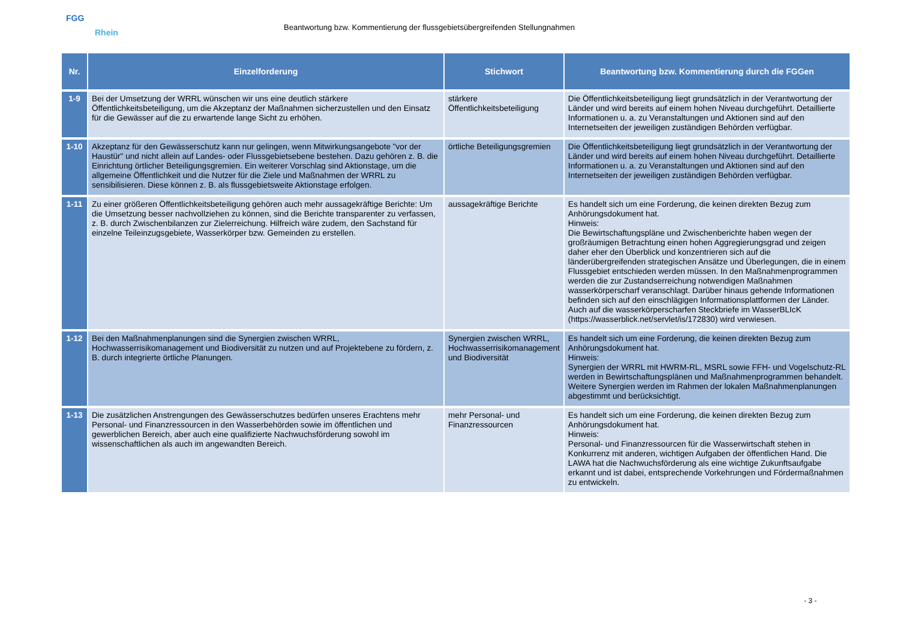FGG
Rhein
Beantwortung bzw. Kommentierung der flussgebietsübergreifenden Stellungnahmen
| Nr. | Einzelforderung | Stichwort | Beantwortung bzw. Kommentierung durch die FGGen |
| --- | --- | --- | --- |
| 1-9 | Bei der Umsetzung der WRRL wünschen wir uns eine deutlich stärkere Öffentlichkeitsbeteiligung, um die Akzeptanz der Maßnahmen sicherzustellen und den Einsatz für die Gewässer auf die zu erwartende lange Sicht zu erhöhen. | stärkere Öffentlichkeitsbeteiligung | Die Öffentlichkeitsbeteiligung liegt grundsätzlich in der Verantwortung der Länder und wird bereits auf einem hohen Niveau durchgeführt. Detaillierte Informationen u. a. zu Veranstaltungen und Aktionen sind auf den Internetseiten der jeweiligen zuständigen Behörden verfügbar. |
| 1-10 | Akzeptanz für den Gewässerschutz kann nur gelingen, wenn Mitwirkungsangebote "vor der Haustür" und nicht allein auf Landes- oder Flussgebietsebene bestehen. Dazu gehören z. B. die Einrichtung örtlicher Beteiligungsgremien. Ein weiterer Vorschlag sind Aktionstage, um die allgemeine Öffentlichkeit und die Nutzer für die Ziele und Maßnahmen der WRRL zu sensibilisieren. Diese können z. B. als flussgebietsweite Aktionstage erfolgen. | örtliche Beteiligungsgremien | Die Öffentlichkeitsbeteiligung liegt grundsätzlich in der Verantwortung der Länder und wird bereits auf einem hohen Niveau durchgeführt. Detaillierte Informationen u. a. zu Veranstaltungen und Aktionen sind auf den Internetseiten der jeweiligen zuständigen Behörden verfügbar. |
| 1-11 | Zu einer größeren Öffentlichkeitsbeteiligung gehören auch mehr aussagekräftige Berichte: Um die Umsetzung besser nachvollziehen zu können, sind die Berichte transparenter zu verfassen, z. B. durch Zwischenbilanzen zur Zielerreichung. Hilfreich wäre zudem, den Sachstand für einzelne Teileinzugsgebiete, Wasserkörper bzw. Gemeinden zu erstellen. | aussagekräftige Berichte | Es handelt sich um eine Forderung, die keinen direkten Bezug zum Anhörungsdokument hat. Hinweis: Die Bewirtschaftungspläne und Zwischenberichte haben wegen der großräumigen Betrachtung einen hohen Aggregierungsgrad und zeigen daher eher den Überblick und konzentrieren sich auf die länderübergreifenden strategischen Ansätze und Überlegungen, die in einem Flussgebiet entschieden werden müssen. In den Maßnahmenprogrammen werden die zur Zustandserreichung notwendigen Maßnahmen wasserkörperscharf veranschlagt. Darüber hinaus gehende Informationen befinden sich auf den einschlägigen Informationsplattformen der Länder. Auch auf die wasserkörperscharfen Steckbriefe im WasserBLIcK (https://wasserblick.net/servlet/is/172830) wird verwiesen. |
| 1-12 | Bei den Maßnahmenplanungen sind die Synergien zwischen WRRL, Hochwasserrisikomanagement und Biodiversität zu nutzen und auf Projektebene zu fördern, z. B. durch integrierte örtliche Planungen. | Synergien zwischen WRRL, Hochwasserrisikomanagement und Biodiversität | Es handelt sich um eine Forderung, die keinen direkten Bezug zum Anhörungsdokument hat. Hinweis: Synergien der WRRL mit HWRM-RL, MSRL sowie FFH- und Vogelschutz-RL werden in Bewirtschaftungsplänen und Maßnahmenprogrammen behandelt. Weitere Synergien werden im Rahmen der lokalen Maßnahmenplanungen abgestimmt und berücksichtigt. |
| 1-13 | Die zusätzlichen Anstrengungen des Gewässerschutzes bedürfen unseres Erachtens mehr Personal- und Finanzressourcen in den Wasserbehörden sowie im öffentlichen und gewerblichen Bereich, aber auch eine qualifizierte Nachwuchsförderung sowohl im wissenschaftlichen als auch im angewandten Bereich. | mehr Personal- und Finanzressourcen | Es handelt sich um eine Forderung, die keinen direkten Bezug zum Anhörungsdokument hat. Hinweis: Personal- und Finanzressourcen für die Wasserwirtschaft stehen in Konkurrenz mit anderen, wichtigen Aufgaben der öffentlichen Hand. Die LAWA hat die Nachwuchsförderung als eine wichtige Zukunftsaufgabe erkannt und ist dabei, entsprechende Vorkehrungen und Fördermaßnahmen zu entwickeln. |
- 3 -